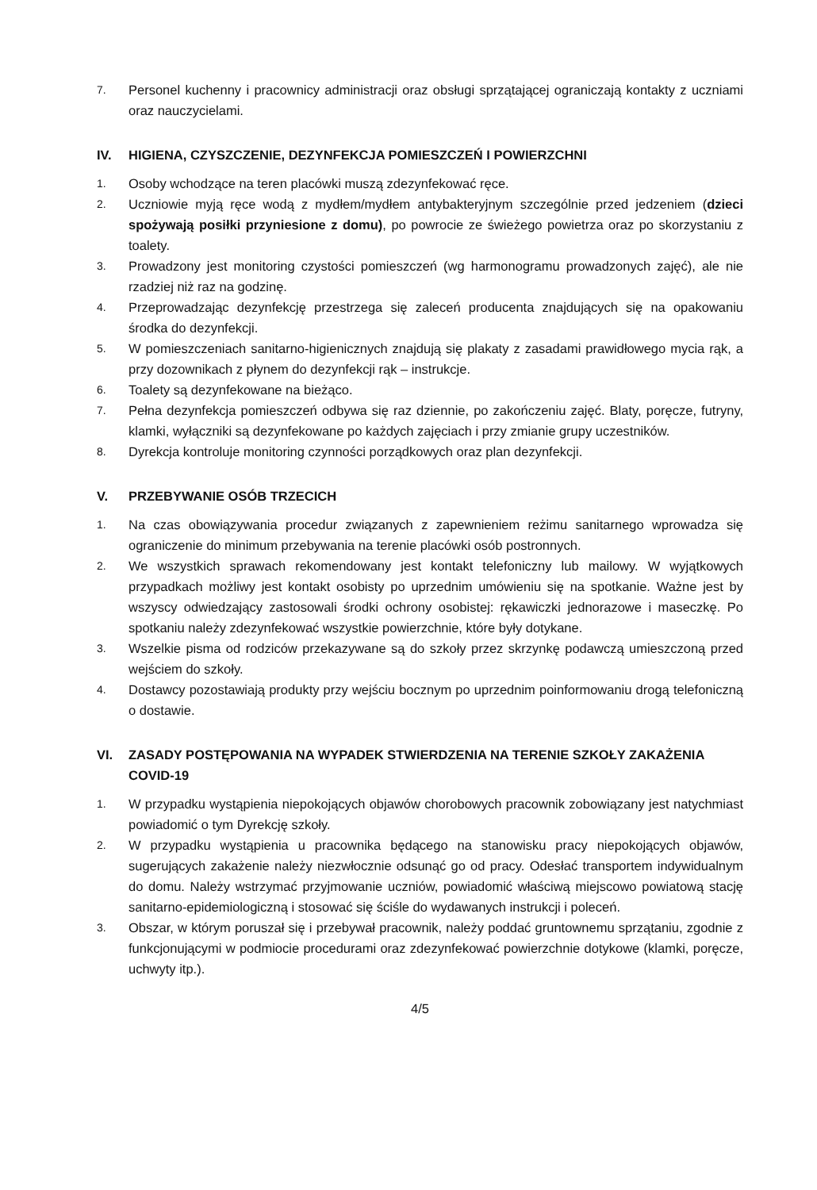7. Personel kuchenny i pracownicy administracji oraz obsługi sprzątającej ograniczają kontakty z uczniami oraz nauczycielami.
IV. HIGIENA, CZYSZCZENIE, DEZYNFEKCJA POMIESZCZEŃ I POWIERZCHNI
1. Osoby wchodzące na teren placówki muszą zdezynfekować ręce.
2. Uczniowie myją ręce wodą z mydłem/mydłem antybakteryjnym szczególnie przed jedzeniem (dzieci spożywają posiłki przyniesione z domu), po powrocie ze świeżego powietrza oraz po skorzystaniu z toalety.
3. Prowadzony jest monitoring czystości pomieszczeń (wg harmonogramu prowadzonych zajęć), ale nie rzadziej niż raz na godzinę.
4. Przeprowadzając dezynfekcję przestrzega się zaleceń producenta znajdujących się na opakowaniu środka do dezynfekcji.
5. W pomieszczeniach sanitarno-higienicznych znajdują się plakaty z zasadami prawidłowego mycia rąk, a przy dozownikach z płynem do dezynfekcji rąk – instrukcje.
6. Toalety są dezynfekowane na bieżąco.
7. Pełna dezynfekcja pomieszczeń odbywa się raz dziennie, po zakończeniu zajęć. Blaty, poręcze, futryny, klamki, wyłączniki są dezynfekowane po każdych zajęciach i przy zmianie grupy uczestników.
8. Dyrekcja kontroluje monitoring czynności porządkowych oraz plan dezynfekcji.
V. PRZEBYWANIE OSÓB TRZECICH
1. Na czas obowiązywania procedur związanych z zapewnieniem reżimu sanitarnego wprowadza się ograniczenie do minimum przebywania na terenie placówki osób postronnych.
2. We wszystkich sprawach rekomendowany jest kontakt telefoniczny lub mailowy. W wyjątkowych przypadkach możliwy jest kontakt osobisty po uprzednim umówieniu się na spotkanie. Ważne jest by wszyscy odwiedzający zastosowali środki ochrony osobistej: rękawiczki jednorazowe i maseczkę. Po spotkaniu należy zdezynfekować wszystkie powierzchnie, które były dotykane.
3. Wszelkie pisma od rodziców przekazywane są do szkoły przez skrzynkę podawczą umieszczoną przed wejściem do szkoły.
4. Dostawcy pozostawiają produkty przy wejściu bocznym po uprzednim poinformowaniu drogą telefoniczną o dostawie.
VI. ZASADY POSTĘPOWANIA NA WYPADEK STWIERDZENIA NA TERENIE SZKOŁY ZAKAŻENIA COVID-19
1. W przypadku wystąpienia niepokojących objawów chorobowych pracownik zobowiązany jest natychmiast powiadomić o tym Dyrekcję szkoły.
2. W przypadku wystąpienia u pracownika będącego na stanowisku pracy niepokojących objawów, sugerujących zakażenie należy niezwłocznie odsunąć go od pracy. Odesłać transportem indywidualnym do domu. Należy wstrzymać przyjmowanie uczniów, powiadomić właściwą miejscowo powiatową stację sanitarno-epidemiologiczną i stosować się ściśle do wydawanych instrukcji i poleceń.
3. Obszar, w którym poruszał się i przebywał pracownik, należy poddać gruntownemu sprzątaniu, zgodnie z funkcjonującymi w podmiocie procedurami oraz zdezynfekować powierzchnie dotykowe (klamki, poręcze, uchwyty itp.).
4/5